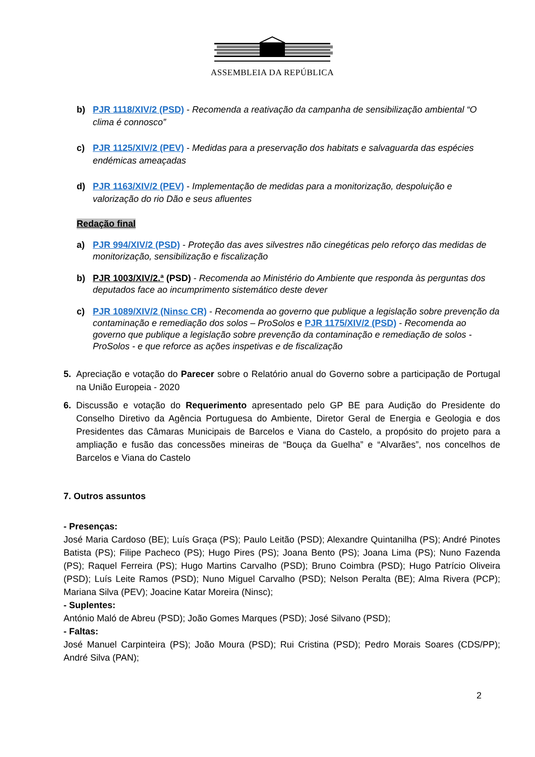ASSEMBLEIA DA REPÚBLICA
b) PJR 1118/XIV/2 (PSD) - Recomenda a reativação da campanha de sensibilização ambiental “O clima é connosco”
c) PJR 1125/XIV/2 (PEV) - Medidas para a preservação dos habitats e salvaguarda das espécies endémicas ameaçadas
d) PJR 1163/XIV/2 (PEV) - Implementação de medidas para a monitorização, despoluição e valorização do rio Dão e seus afluentes
Redação final
a) PJR 994/XIV/2 (PSD) - Proteção das aves silvestres não cinegéticas pelo reforço das medidas de monitorização, sensibilização e fiscalização
b) PJR 1003/XIV/2.ª (PSD) - Recomenda ao Ministério do Ambiente que responda às perguntas dos deputados face ao incumprimento sistemático deste dever
c) PJR 1089/XIV/2 (Ninsc CR) - Recomenda ao governo que publique a legislação sobre prevenção da contaminação e remediação dos solos – ProSolos e PJR 1175/XIV/2 (PSD) - Recomenda ao governo que publique a legislação sobre prevenção da contaminação e remediação de solos - ProSolos - e que reforce as ações inspetivas e de fiscalização
5. Apreciação e votação do Parecer sobre o Relatório anual do Governo sobre a participação de Portugal na União Europeia - 2020
6. Discussão e votação do Requerimento apresentado pelo GP BE para Audição do Presidente do Conselho Diretivo da Agência Portuguesa do Ambiente, Diretor Geral de Energia e Geologia e dos Presidentes das Câmaras Municipais de Barcelos e Viana do Castelo, a propósito do projeto para a ampliação e fusão das concessões mineiras de “Bouça da Guelha” e “Alvarães”, nos concelhos de Barcelos e Viana do Castelo
7. Outros assuntos
- Presenças:
José Maria Cardoso (BE); Luís Graça (PS); Paulo Leitão (PSD); Alexandre Quintanilha (PS); André Pinotes Batista (PS); Filipe Pacheco (PS); Hugo Pires (PS); Joana Bento (PS); Joana Lima (PS); Nuno Fazenda (PS); Raquel Ferreira (PS); Hugo Martins Carvalho (PSD); Bruno Coimbra (PSD); Hugo Patrício Oliveira (PSD); Luís Leite Ramos (PSD); Nuno Miguel Carvalho (PSD); Nelson Peralta (BE); Alma Rivera (PCP); Mariana Silva (PEV); Joacine Katar Moreira (Ninsc);
- Suplentes:
António Maló de Abreu (PSD); João Gomes Marques (PSD); José Silvano (PSD);
- Faltas:
José Manuel Carpinteira (PS); João Moura (PSD); Rui Cristina (PSD); Pedro Morais Soares (CDS/PP); André Silva (PAN);
2